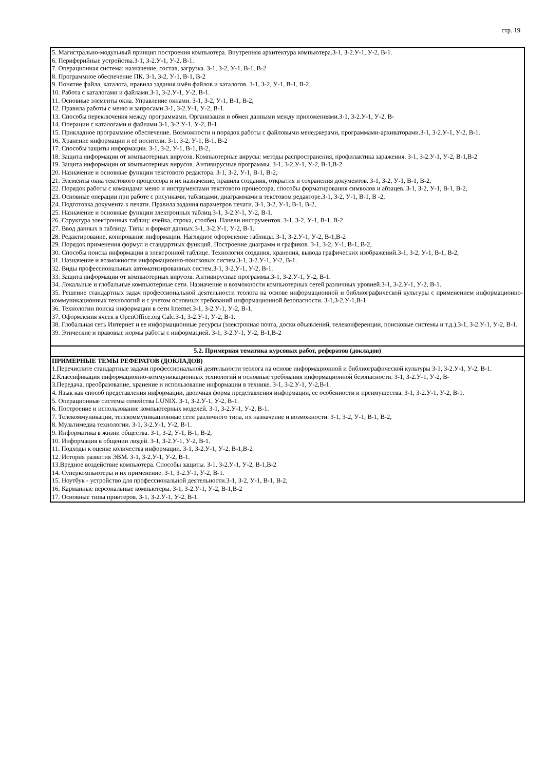стр. 19
| 5. Магистрально-модульный принцип построения компьютера. Внутренняя архитектура компьютера.З-1, З-2.У-1, У-2, В-1. 6. Периферийные устройства.З-1, З-2.У-1, У-2, В-1. 7. Операционная система: назначение, состав, загрузка. З-1, З-2, У-1, В-1, В-2 8. Программное обеспечение ПК. З-1, З-2, У-1, В-1, В-2 9. Понятие файла, каталога, правила задания имён файлов и каталогов. З-1, З-2, У-1, В-1, В-2, 10. Работа с каталогами и файлами.З-1, З-2.У-1, У-2, В-1. 11. Основные элементы окна. Управление окнами. З-1, З-2, У-1, В-1, В-2, 12. Правила работы с меню и запросами.З-1, З-2.У-1, У-2, В-1. 13. Способы переключения между программами. Организация и обмен данными между приложениями.З-1, З-2.У-1, У-2, В- 14. Операции с каталогами и файлами.З-1, З-2.У-1, У-2, В-1. 15. Прикладное программное обеспечение. Возможности и порядок работы с файловыми менеджерами, программами-архиваторами.З-1, З-2.У-1, У-2, В-1. 16. Хранение информации и её носители. З-1, З-2, У-1, В-1, В-2 17. Способы защиты информации. З-1, З-2, У-1, В-1, В-2, 18. Защита информации от компьютерных вирусов. Компьютерные вирусы: методы распространения, профилактика заражения. З-1, З-2.У-1, У-2, В-1,В-2 19. Защита информации от компьютерных вирусов. Антивирусные программы. З-1, З-2.У-1, У-2, В-1,В-2 20. Назначение и основные функции текстового редактора. З-1, З-2, У-1, В-1, В-2, 21. Элементы окна текстового процессора и их назначение, правила создания, открытия и сохранения документов. З-1, З-2, У-1, В-1, В-2, 22. Порядок работы с командами меню и инструментами текстового процессора, способы форматирования символов и абзацев. З-1, З-2, У-1, В-1, В-2, 23. Основные операции при работе с рисунками, таблицами, диаграммами в текстовом редакторе.З-1, З-2, У-1, В-1, В -2, 24. Подготовка документа к печати. Правила задания параметров печати. З-1, З-2, У-1, В-1, В-2, 25. Назначение и основные функции электронных таблиц.З-1, З-2.У-1, У-2, В-1. 26. Структура электронных таблиц: ячейка, строка, столбец. Панели инструментов. З-1, З-2, У-1, В-1, В-2 27. Ввод данных в таблицу. Типы и формат данных.З-1, З-2.У-1, У-2, В-1. 28. Редактирование, копирование информации. Наглядное оформление таблицы. З-1, З-2.У-1, У-2, В-1,В-2 29. Порядок применения формул и стандартных функций. Построение диаграмм и графиков. З-1, З-2, У-1, В-1, В-2, 30. Способы поиска информации в электронной таблице. Технология создания, хранения, вывода графических изображений.З-1, З-2, У-1, В-1, В-2, 31. Назначение и возможности информационно-поисковых систем.З-1, З-2.У-1, У-2, В-1. 32. Виды профессиональных автоматизированных систем.З-1, З-2.У-1, У-2, В-1. 33. Защита информации от компьютерных вирусов. Антивирусные программы.З-1, З-2.У-1, У-2, В-1. 34. Локальные и глобальные компьютерные сети. Назначение и возможности компьютерных сетей различных уровней.З-1, З-2.У-1, У-2, В-1. 35. Решение стандартных задач профессиональной деятельности теолога на основе информационной и библиографической культуры с применением информационно-коммуникационных технологий и с учетом основных требований информационной безопасности. З-1,З-2,У-1,В-1 36. Технологии поиска информации в сети Internet.З-1, З-2.У-1, У-2, В-1. 37. Оформления ячеек в OpenOffice.org Calc.З-1, З-2.У-1, У-2, В-1. 38. Глобальная сеть Интернет и ее информационные ресурсы (электронная почта, доски объявлений, телеконференции, поисковые системы и т.д.).З-1, З-2.У-1, У-2, В-1. 39. Этические и правовые нормы работы с информацией. З-1, З-2.У-1, У-2, В-1,В-2 |
| 5.2. Примерная тематика курсовых работ, рефератов (докладов) |
| ПРИМЕРНЫЕ ТЕМЫ РЕФЕРАТОВ (ДОКЛАДОВ) 1.Перечислите стандартные задачи профессиональной деятельности теолога на основе информационной и библиографической культуры З-1, З-2.У-1, У-2, В-1. 2.Классификация информационно-коммуникационных технологий и основные требования информационной безопасности. З-1, З-2.У-1, У-2, В- 3.Передача, преобразование, хранение и использование информации в технике. З-1, З-2.У-1, У-2,В-1. 4. Язык как способ представления информации, двоичная форма представления информации, ее особенности и преимущества. З-1, З-2.У-1, У-2, В-1. 5. Операционные системы семейства LUNIX. З-1, З-2.У-1, У-2, В-1. 6. Построение и использование компьютерных моделей. З-1, З-2.У-1, У-2, В-1. 7. Телекоммуникации, телекоммуникационные сети различного типа, их назначение и возможности. З-1, З-2, У-1, В-1, В-2, 8. Мультимедиа технологии. З-1, З-2.У-1, У-2, В-1. 9. Информатика в жизни общества. З-1, З-2, У-1, В-1, В-2, 10. Информация в общении людей. З-1, З-2.У-1, У-2, В-1. 11. Подходы к оценке количества информации. З-1, З-2.У-1, У-2, В-1,В-2 12. История развития ЭВМ. З-1, З-2.У-1, У-2, В-1. 13.Вредное воздействие компьютера. Способы защиты. З-1, З-2.У-1, У-2, В-1,В-2 14. Суперкомпьютеры и их применение. З-1, З-2.У-1, У-2, В-1. 15. Ноутбук - устройство для профессиональной деятельности.З-1, З-2, У-1, В-1, В-2, 16. Карманные персональные компьютеры. З-1, З-2.У-1, У-2, В-1,В-2 17. Основные типы принтеров. З-1, З-2.У-1, У-2, В-1. |